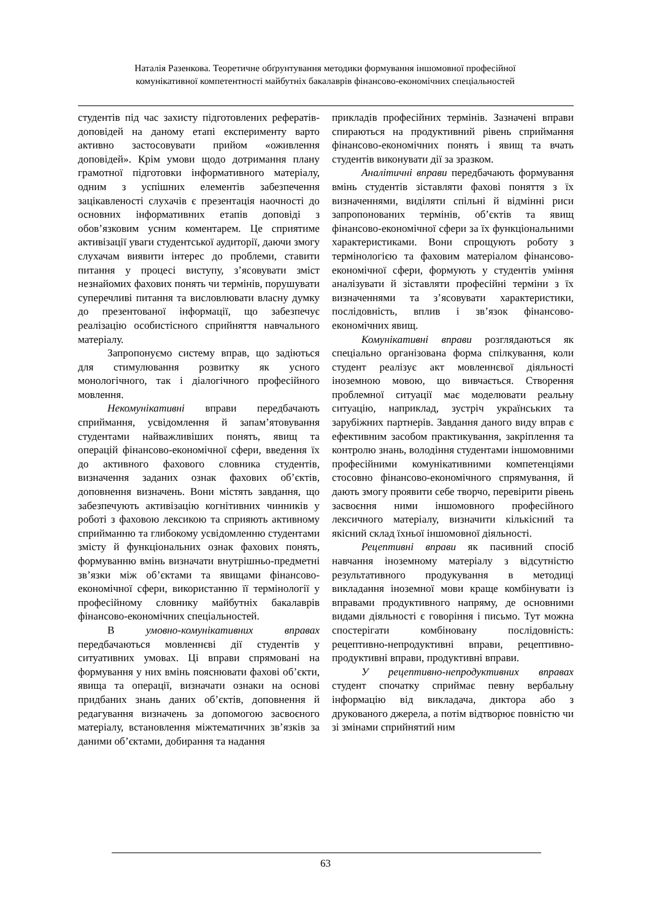Наталія Разенкова. Теоретичне обґрунтування методики формування іншомовної професійної
комунікативної компетентності майбутніх бакалаврів фінансово-економічних спеціальностей
студентів під час захисту підготовлених рефератів-доповідей на даному етапі експерименту варто активно застосовувати прийом «оживлення доповідей». Крім умови щодо дотримання плану грамотної підготовки інформативного матеріалу, одним з успішних елементів забезпечення зацікавленості слухачів є презентація наочності до основних інформативних етапів доповіді з обов’язковим усним коментарем. Це сприятиме активізації уваги студентської аудиторії, даючи змогу слухачам виявити інтерес до проблеми, ставити питання у процесі виступу, з’ясовувати зміст незнайомих фахових понять чи термінів, порушувати суперечливі питання та висловлювати власну думку до презентованої інформації, що забезпечує реалізацію особистісного сприйняття навчального матеріалу.
Запропонуємо систему вправ, що задіються для стимулювання розвитку як усного монологічного, так і діалогічного професійного мовлення.
Некомунікативні вправи передбачають сприймання, усвідомлення й запам’ятовування студентами найважливіших понять, явищ та операцій фінансово-економічної сфери, введення їх до активного фахового словника студентів, визначення заданих ознак фахових об’єктів, доповнення визначень. Вони містять завдання, що забезпечують активізацію когнітивних чинників у роботі з фаховою лексикою та сприяють активному сприйманню та глибокому усвідомленню студентами змісту й функціональних ознак фахових понять, формуванню вмінь визначати внутрішньо-предметні зв’язки між об’єктами та явищами фінансово-економічної сфери, використанню її термінології у професійному словнику майбутніх бакалаврів фінансово-економічних спеціальностей.
В умовно-комунікативних вправах передбачаються мовленнєві дії студентів у ситуативних умовах. Ці вправи спрямовані на формування у них вмінь пояснювати фахові об’єкти, явища та операції, визначати ознаки на основі придбаних знань даних об’єктів, доповнення й редагування визначень за допомогою засвоєного матеріалу, встановлення міжтематичних зв’язків за даними об’єктами, добирання та надання
прикладів професійних термінів. Зазначені вправи спираються на продуктивний рівень сприймання фінансово-економічних понять і явищ та вчать студентів виконувати дії за зразком.
Аналітичні вправи передбачають формування вмінь студентів зіставляти фахові поняття з їх визначеннями, виділяти спільні й відмінні риси запропонованих термінів, об’єктів та явищ фінансово-економічної сфери за їх функціональними характеристиками. Вони спрощують роботу з термінологією та фаховим матеріалом фінансово-економічної сфери, формують у студентів уміння аналізувати й зіставляти професійні терміни з їх визначеннями та з’ясовувати характеристики, послідовність, вплив і зв’язок фінансово-економічних явищ.
Комунікативні вправи розглядаються як спеціально організована форма спілкування, коли студент реалізує акт мовленнєвої діяльності іноземною мовою, що вивчається. Створення проблемної ситуації має моделювати реальну ситуацію, наприклад, зустріч українських та зарубіжних партнерів. Завдання даного виду вправ є ефективним засобом практикування, закріплення та контролю знань, володіння студентами іншомовними професійними комунікативними компетенціями стосовно фінансово-економічного спрямування, й дають змогу проявити себе творчо, перевірити рівень засвоєння ними іншомовного професійного лексичного матеріалу, визначити кількісний та якісний склад їхньої іншомовної діяльності.
Рецептивні вправи як пасивний спосіб навчання іноземному матеріалу з відсутністю результативного продукування в методиці викладання іноземної мови краще комбінувати із вправами продуктивного напряму, де основними видами діяльності є говоріння і письмо. Тут можна спостерігати комбіновану послідовність: рецептивно-непродуктивні вправи, рецептивно-продуктивні вправи, продуктивні вправи.
У рецептивно-непродуктивних вправах студент спочатку сприймає певну вербальну інформацію від викладача, диктора або з друкованого джерела, а потім відтворює повністю чи зі змінами сприйнятий ним
63